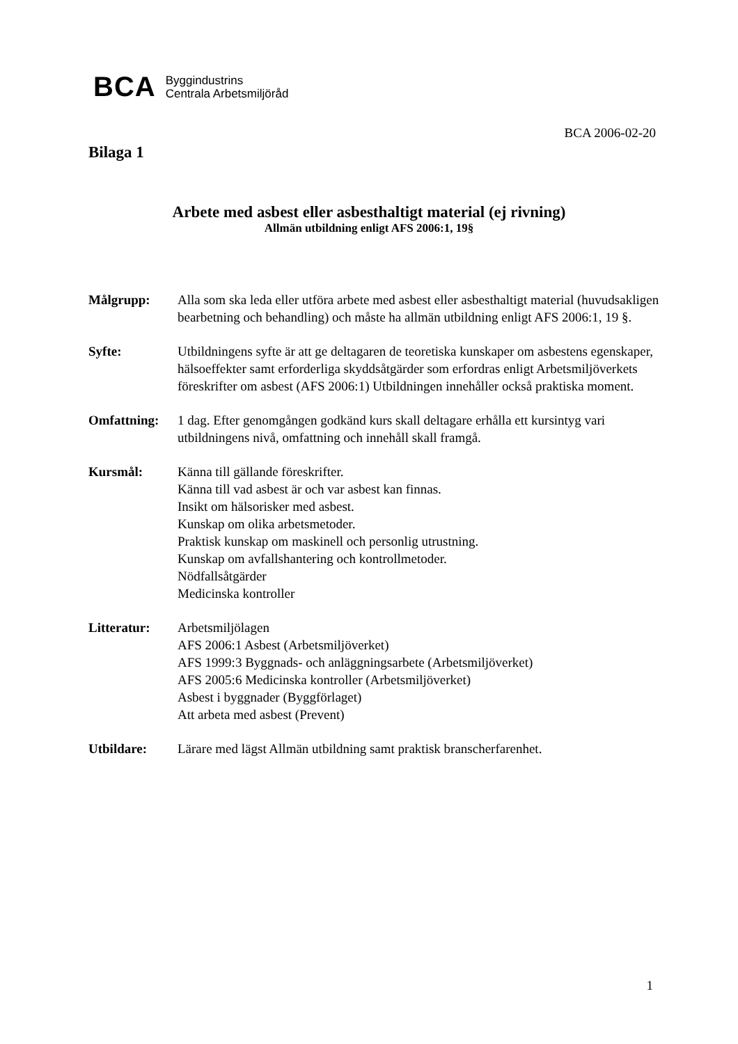BCA Byggindustrins
Centrala Arbetsmiljöråd
BCA 2006-02-20
Bilaga 1
Arbete med asbest eller asbesthaltigt material (ej rivning)
Allmän utbildning enligt AFS 2006:1, 19§
Målgrupp: Alla som ska leda eller utföra arbete med asbest eller asbesthaltigt material (huvudsakligen bearbetning och behandling) och måste ha allmän utbildning enligt AFS 2006:1, 19 §.
Syfte: Utbildningens syfte är att ge deltagaren de teoretiska kunskaper om asbestens egenskaper, hälsoeffekter samt erforderliga skyddsåtgärder som erfordras enligt Arbetsmiljöverkets föreskrifter om asbest (AFS 2006:1) Utbildningen innehåller också praktiska moment.
Omfattning: 1 dag. Efter genomgången godkänd kurs skall deltagare erhålla ett kursintyg vari utbildningens nivå, omfattning och innehåll skall framgå.
Kursmål: Känna till gällande föreskrifter.
Känna till vad asbest är och var asbest kan finnas.
Insikt om hälsorisker med asbest.
Kunskap om olika arbetsmetoder.
Praktisk kunskap om maskinell och personlig utrustning.
Kunskap om avfallshantering och kontrollmetoder.
Nödfallsåtgärder
Medicinska kontroller
Litteratur: Arbetsmiljölagen
AFS 2006:1 Asbest (Arbetsmiljöverket)
AFS 1999:3 Byggnads- och anläggningsarbete (Arbetsmiljöverket)
AFS 2005:6 Medicinska kontroller (Arbetsmiljöverket)
Asbest i byggnader (Byggförlaget)
Att arbeta med asbest (Prevent)
Utbildare: Lärare med lägst Allmän utbildning samt praktisk branscherfarenhet.
1